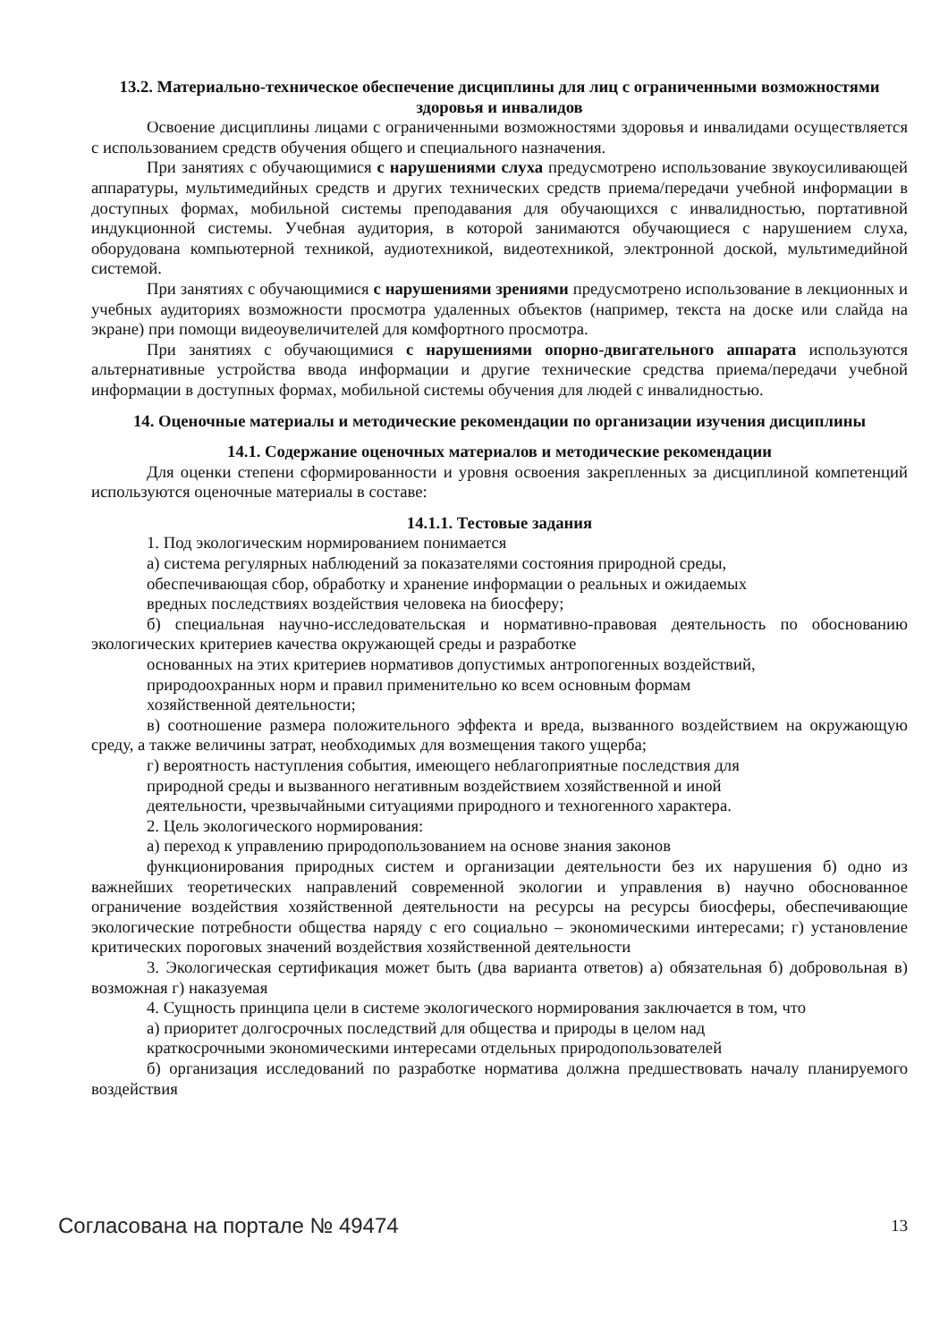13.2. Материально-техническое обеспечение дисциплины для лиц с ограниченными возможностями здоровья и инвалидов
Освоение дисциплины лицами с ограниченными возможностями здоровья и инвалидами осуществляется с использованием средств обучения общего и специального назначения.
При занятиях с обучающимися с нарушениями слуха предусмотрено использование звукоусиливающей аппаратуры, мультимедийных средств и других технических средств приема/передачи учебной информации в доступных формах, мобильной системы преподавания для обучающихся с инвалидностью, портативной индукционной системы. Учебная аудитория, в которой занимаются обучающиеся с нарушением слуха, оборудована компьютерной техникой, аудиотехникой, видеотехникой, электронной доской, мультимедийной системой.
При занятиях с обучающимися с нарушениями зрениями предусмотрено использование в лекционных и учебных аудиториях возможности просмотра удаленных объектов (например, текста на доске или слайда на экране) при помощи видеоувеличителей для комфортного просмотра.
При занятиях с обучающимися с нарушениями опорно-двигательного аппарата используются альтернативные устройства ввода информации и другие технические средства приема/передачи учебной информации в доступных формах, мобильной системы обучения для людей с инвалидностью.
14. Оценочные материалы и методические рекомендации по организации изучения дисциплины
14.1. Содержание оценочных материалов и методические рекомендации
Для оценки степени сформированности и уровня освоения закрепленных за дисциплиной компетенций используются оценочные материалы в составе:
14.1.1. Тестовые задания
1. Под экологическим нормированием понимается
а) система регулярных наблюдений за показателями состояния природной среды,
обеспечивающая сбор, обработку и хранение информации о реальных и ожидаемых
вредных последствиях воздействия человека на биосферу;
б) специальная научно-исследовательская и нормативно-правовая деятельность по обоснованию экологических критериев качества окружающей среды и разработке
основанных на этих критериев нормативов допустимых антропогенных воздействий,
природоохранных норм и правил применительно ко всем основным формам
хозяйственной деятельности;
в) соотношение размера положительного эффекта и вреда, вызванного воздействием на окружающую среду, а также величины затрат, необходимых для возмещения такого ущерба;
г) вероятность наступления события, имеющего неблагоприятные последствия для
природной среды и вызванного негативным воздействием хозяйственной и иной
деятельности, чрезвычайными ситуациями природного и техногенного характера.
2. Цель экологического нормирования:
а) переход к управлению природопользованием на основе знания законов
функционирования природных систем и организации деятельности без их нарушения б) одно из важнейших теоретических направлений современной экологии и управления в) научно обоснованное ограничение воздействия хозяйственной деятельности на ресурсы на ресурсы биосферы, обеспечивающие экологические потребности общества наряду с его социально – экономическими интересами; г) установление критических пороговых значений воздействия хозяйственной деятельности
3. Экологическая сертификация может быть (два варианта ответов) а) обязательная б) добровольная в) возможная г) наказуемая
4. Сущность принципа цели в системе экологического нормирования заключается в том, что
а) приоритет долгосрочных последствий для общества и природы в целом над
краткосрочными экономическими интересами отдельных природопользователей
б) организация исследований по разработке норматива должна предшествовать началу планируемого воздействия
Согласована на портале № 49474 13